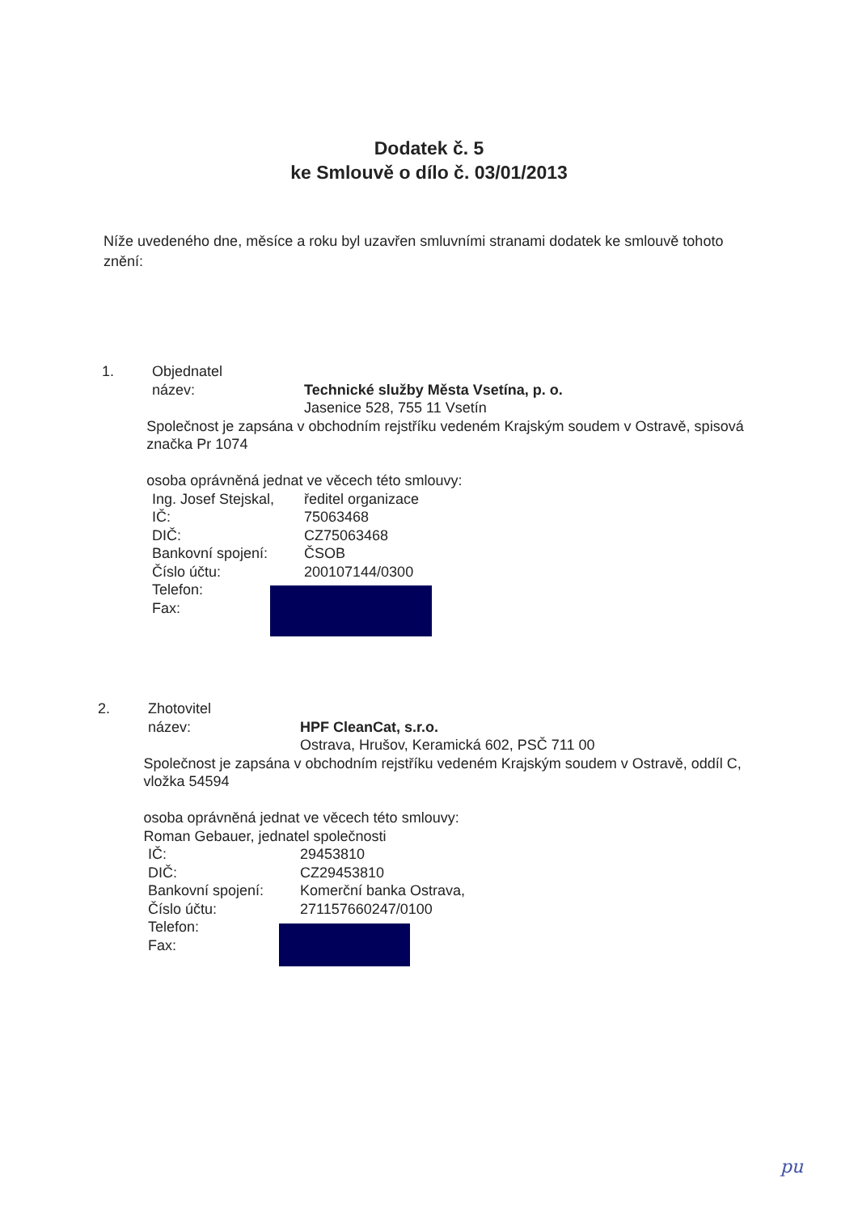Dodatek č. 5
ke Smlouvě o dílo č. 03/01/2013
Níže uvedeného dne, měsíce a roku byl uzavřen smluvními stranami dodatek ke smlouvě tohoto znění:
1. Objednatel
název: Technické služby Města Vsetína, p. o.
Jasenice 528, 755 11 Vsetín
Společnost je zapsána v obchodním rejstříku vedeném Krajským soudem v Ostravě, spisová značka Pr 1074
osoba oprávněná jednat ve věcech této smlouvy:
Ing. Josef Stejskal,
ředitel organizace
IČ: 75063468
DIČ: CZ75063468
Bankovní spojení: ČSOB
Číslo účtu: 200107144/0300
Telefon:
Fax:
2. Zhotovitel
název: HPF CleanCat, s.r.o.
Ostrava, Hrušov, Keramická 602, PSČ 711 00
Společnost je zapsána v obchodním rejstříku vedeném Krajským soudem v Ostravě, oddíl C, vložka 54594
osoba oprávněná jednat ve věcech této smlouvy:
Roman Gebauer, jednatel společnosti
IČ: 29453810
DIČ: CZ29453810
Bankovní spojení: Komerční banka Ostrava,
Číslo účtu: 27115766024​7/0100
Telefon:
Fax:
pu